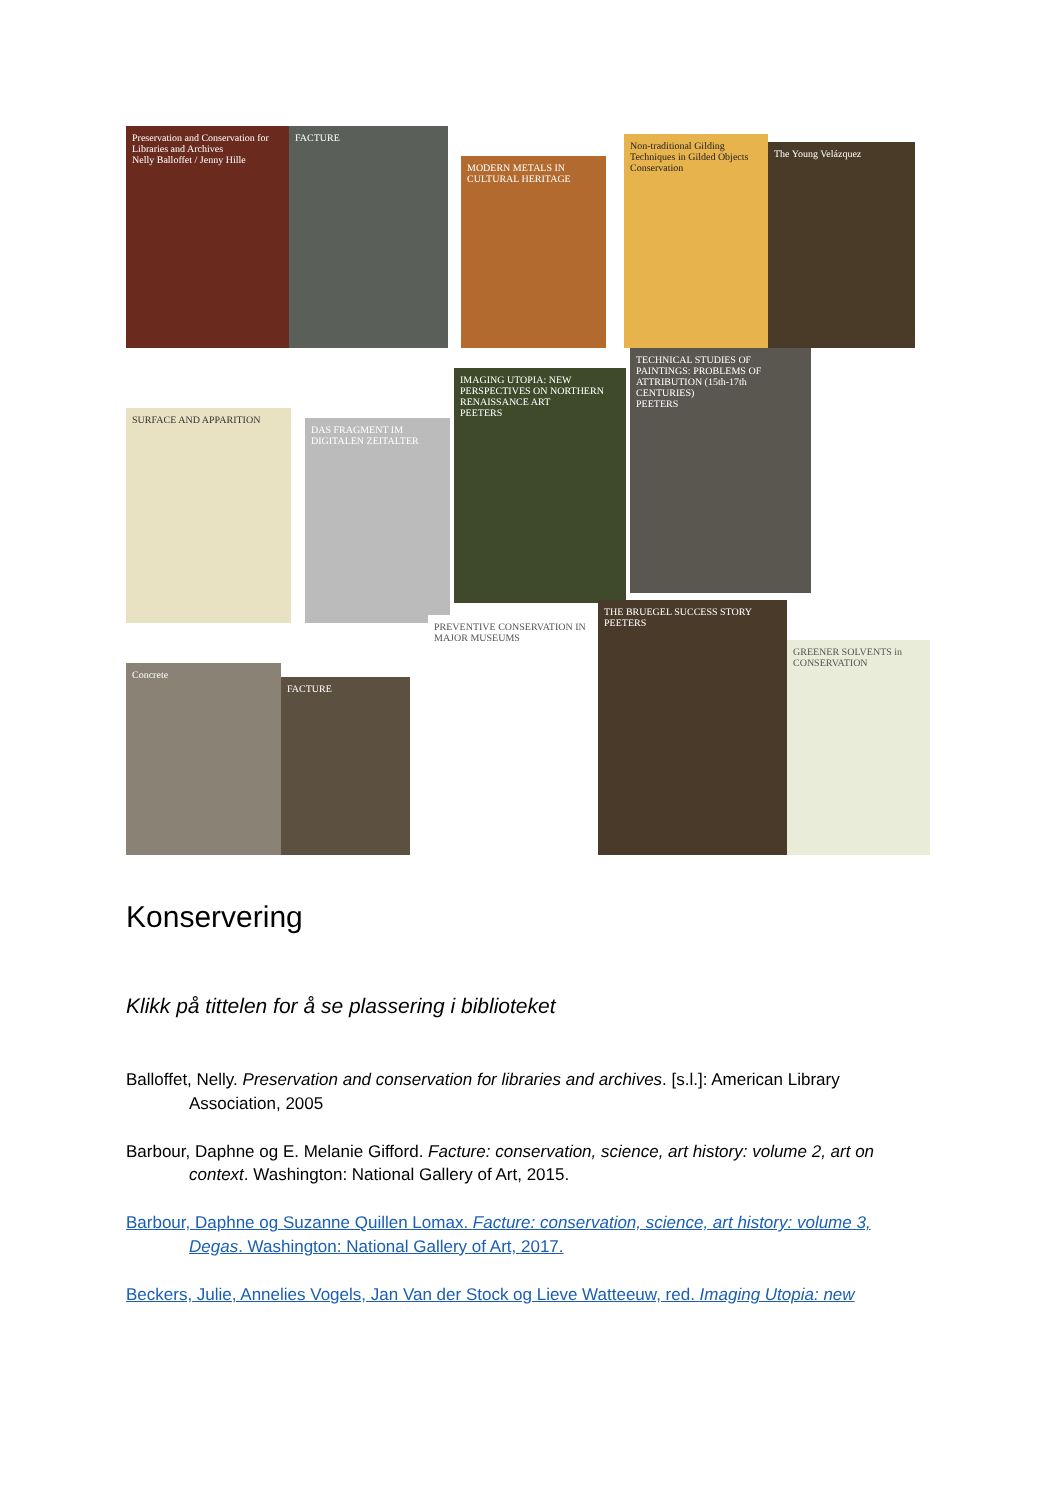Preservation and Conservation for Libraries and Archives
Nelly Balloffet / Jenny Hille
FACTURE
MODERN METALS IN CULTURAL HERITAGE
Non-traditional Gilding Techniques in Gilded Objects Conservation
The Young Velázquez
SURFACE AND APPARITION
DAS FRAGMENT IM DIGITALEN ZEITALTER
IMAGING UTOPIA: NEW PERSPECTIVES ON NORTHERN RENAISSANCE ART
PEETERS
TECHNICAL STUDIES OF PAINTINGS: PROBLEMS OF ATTRIBUTION (15th-17th CENTURIES)
PEETERS
Concrete
FACTURE
PREVENTIVE CONSERVATION IN MAJOR MUSEUMS
THE BRUEGEL SUCCESS STORY
PEETERS
GREENER SOLVENTS in CONSERVATION
Konservering
Klikk på tittelen for å se plassering i biblioteket
Balloffet, Nelly. Preservation and conservation for libraries and archives. [s.l.]: American Library Association, 2005
Barbour, Daphne og E. Melanie Gifford. Facture: conservation, science, art history: volume 2, art on context. Washington: National Gallery of Art, 2015.
Barbour, Daphne og Suzanne Quillen Lomax. Facture: conservation, science, art history: volume 3, Degas. Washington: National Gallery of Art, 2017.
Beckers, Julie, Annelies Vogels, Jan Van der Stock og Lieve Watteeuw, red. Imaging Utopia: new